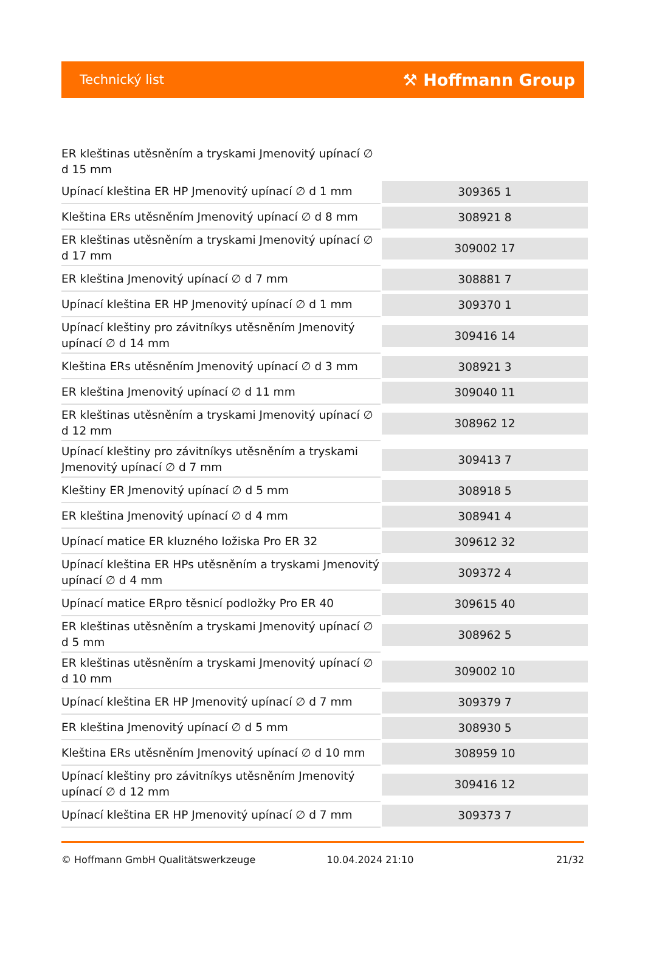Technický list ⚒ Hoffmann Group
| ER kleštinas utěsněním a tryskami Jmenovitý upínací ∅ d 15 mm | |
| Upínací kleština ER HP Jmenovitý upínací ∅ d 1 mm | 309365 1 |
| Kleština ERs utěsněním Jmenovitý upínací ∅ d 8 mm | 308921 8 |
| ER kleštinas utěsněním a tryskami Jmenovitý upínací ∅ d 17 mm | 309002 17 |
| ER kleština Jmenovitý upínací ∅ d 7 mm | 308881 7 |
| Upínací kleština ER HP Jmenovitý upínací ∅ d 1 mm | 309370 1 |
| Upínací kleštiny pro závitníkys utěsněním Jmenovitý upínací ∅ d 14 mm | 309416 14 |
| Kleština ERs utěsněním Jmenovitý upínací ∅ d 3 mm | 308921 3 |
| ER kleština Jmenovitý upínací ∅ d 11 mm | 309040 11 |
| ER kleštinas utěsněním a tryskami Jmenovitý upínací ∅ d 12 mm | 308962 12 |
| Upínací kleštiny pro závitníkys utěsněním a tryskami Jmenovitý upínací ∅ d 7 mm | 309413 7 |
| Kleštiny ER Jmenovitý upínací ∅ d 5 mm | 308918 5 |
| ER kleština Jmenovitý upínací ∅ d 4 mm | 308941 4 |
| Upínací matice ER kluzného ložiska Pro ER 32 | 309612 32 |
| Upínací kleština ER HPs utěsněním a tryskami Jmenovitý upínací ∅ d 4 mm | 309372 4 |
| Upínací matice ERpro těsnicí podložky Pro ER 40 | 309615 40 |
| ER kleštinas utěsněním a tryskami Jmenovitý upínací ∅ d 5 mm | 308962 5 |
| ER kleštinas utěsněním a tryskami Jmenovitý upínací ∅ d 10 mm | 309002 10 |
| Upínací kleština ER HP Jmenovitý upínací ∅ d 7 mm | 309379 7 |
| ER kleština Jmenovitý upínací ∅ d 5 mm | 308930 5 |
| Kleština ERs utěsněním Jmenovitý upínací ∅ d 10 mm | 308959 10 |
| Upínací kleštiny pro závitníkys utěsněním Jmenovitý upínací ∅ d 12 mm | 309416 12 |
| Upínací kleština ER HP Jmenovitý upínací ∅ d 7 mm | 309373 7 |
© Hoffmann GmbH Qualitätswerkzeuge 10.04.2024 21:10 21/32